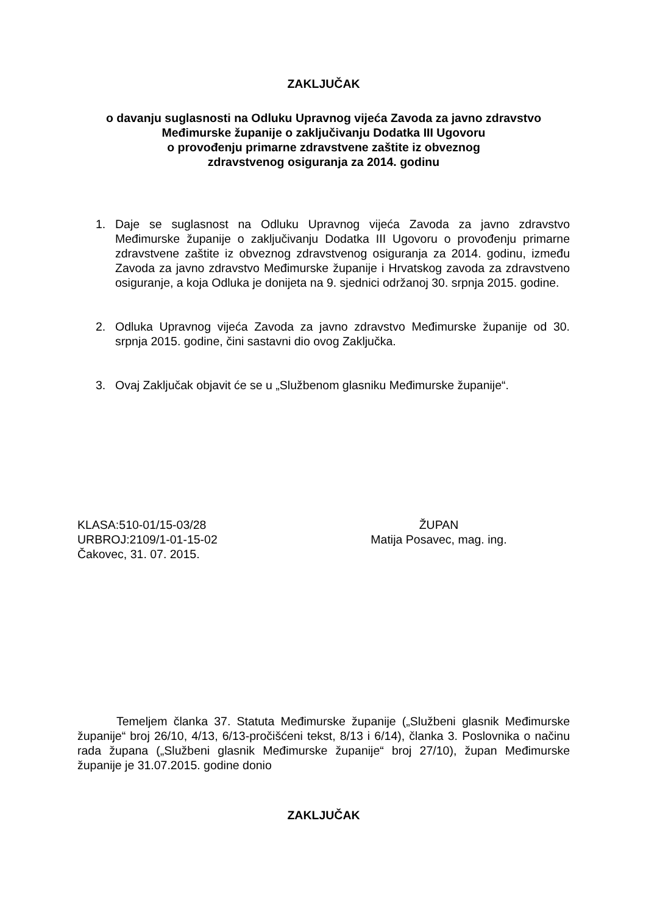ZAKLJUČAK
o davanju suglasnosti na Odluku Upravnog vijeća Zavoda za javno zdravstvo
Međimurske županije o zaključivanju Dodatka III Ugovoru
o provođenju primarne zdravstvene zaštite iz obveznog
zdravstvenog osiguranja za 2014. godinu
1. Daje se suglasnost na Odluku Upravnog vijeća Zavoda za javno zdravstvo Međimurske županije o zaključivanju Dodatka III Ugovoru o provođenju primarne zdravstvene zaštite iz obveznog zdravstvenog osiguranja za 2014. godinu, između Zavoda za javno zdravstvo Međimurske županije i Hrvatskog zavoda za zdravstveno osiguranje, a koja Odluka je donijeta na 9. sjednici održanoj 30. srpnja 2015. godine.
2. Odluka Upravnog vijeća Zavoda za javno zdravstvo Međimurske županije od 30. srpnja 2015. godine, čini sastavni dio ovog Zaključka.
3. Ovaj Zaključak objavit će se u „Službenom glasniku Međimurske županije“.
KLASA:510-01/15-03/28
URBROJ:2109/1-01-15-02
Čakovec, 31. 07. 2015.
ŽUPAN
Matija Posavec, mag. ing.
Temeljem članka 37. Statuta Međimurske županije („Službeni glasnik Međimurske županije“ broj 26/10, 4/13, 6/13-pročišćeni tekst, 8/13 i 6/14), članka 3. Poslovnika o načinu rada župana („Službeni glasnik Međimurske županije“ broj 27/10), župan Međimurske županije je 31.07.2015. godine donio
ZAKLJUČAK